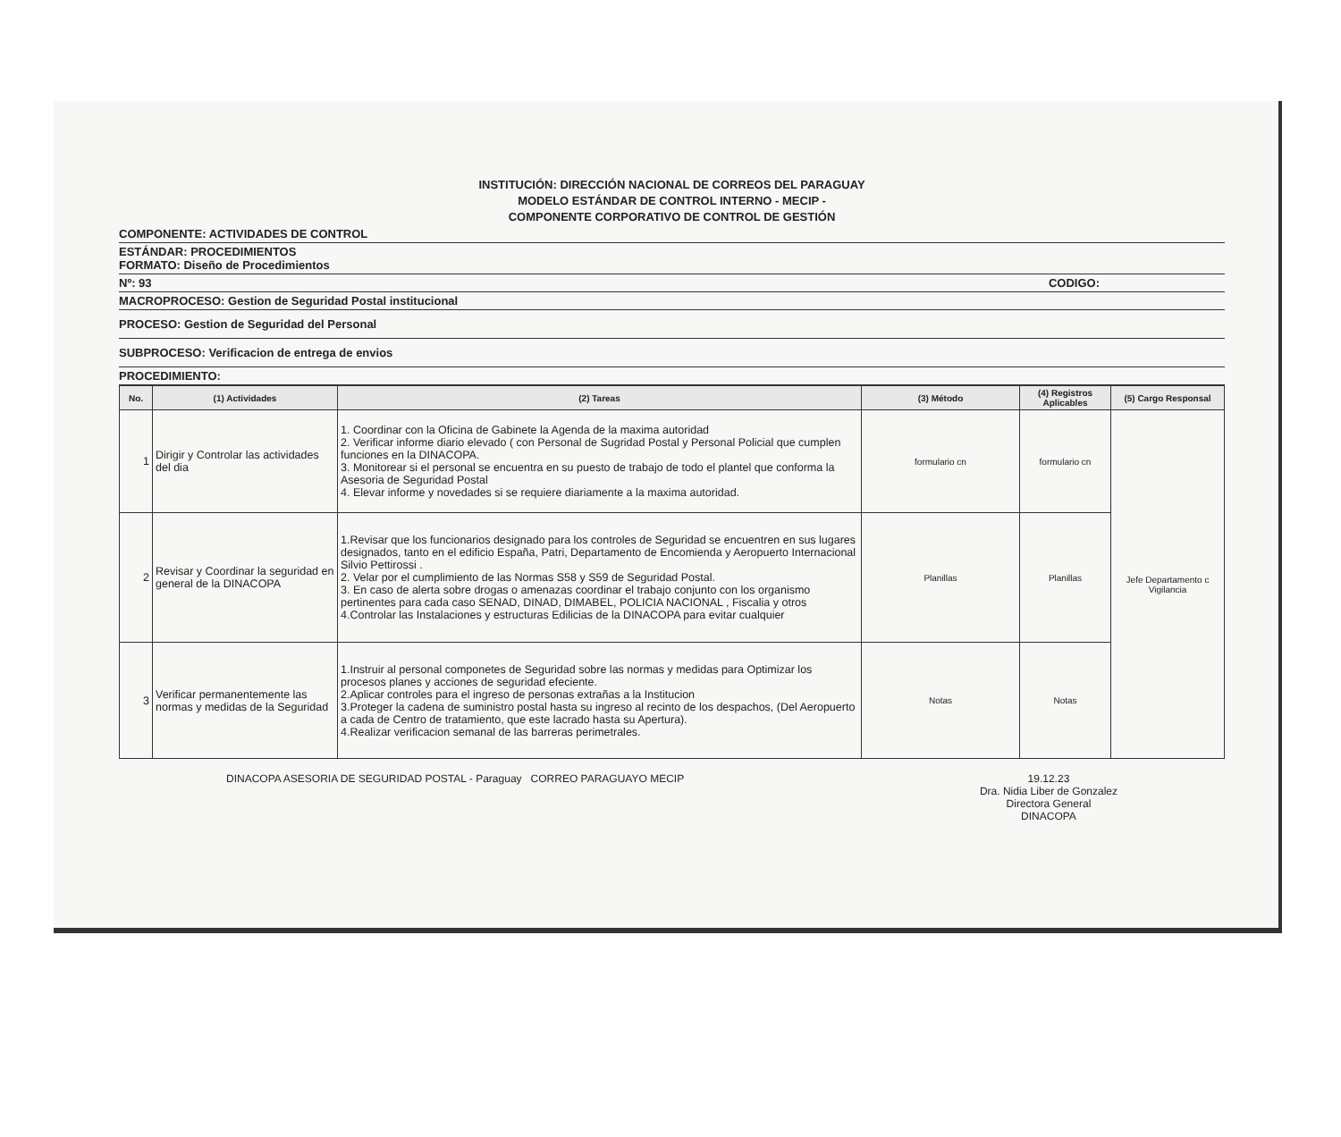INSTITUCIÓN: DIRECCIÓN NACIONAL DE CORREOS DEL PARAGUAY
MODELO ESTÁNDAR DE CONTROL INTERNO - MECIP -
COMPONENTE CORPORATIVO DE CONTROL DE GESTIÓN
COMPONENTE: ACTIVIDADES DE CONTROL
ESTÁNDAR: PROCEDIMIENTOS
FORMATO: Diseño de Procedimientos
Nº: 93 CODIGO:
MACROPROCESO: Gestion de Seguridad Postal institucional
PROCESO: Gestion de Seguridad del Personal
SUBPROCESO: Verificacion de entrega de envios
PROCEDIMIENTO:
| No. | (1) Actividades | (2) Tareas | (3) Método | (4) Registros Aplicables | (5) Cargo Responsal |
| --- | --- | --- | --- | --- | --- |
| 1 | Dirigir y Controlar las actividades del dia | 1. Coordinar con la Oficina de Gabinete la Agenda de la maxima autoridad 2. Verificar informe diario elevado ( con Personal de Sugridad Postal y Personal Policial que cumplen funciones en la DINACOPA. 3. Monitorear si el personal se encuentra en su puesto de trabajo de todo el plantel que conforma la Asesoria de Seguridad Postal 4. Elevar informe y novedades si se requiere diariamente a la maxima autoridad. | formulario cn | formulario cn | Jefe Departamento c Vigilancia |
| 2 | Revisar y Coordinar la seguridad en general de la DINACOPA | 1.Revisar que los funcionarios designado para los controles de Seguridad se encuentren en sus lugares designados, tanto en el edificio España, Patri, Departamento de Encomienda y Aeropuerto Internacional Silvio Pettirossi . 2. Velar por el cumplimiento de las Normas S58 y S59 de Seguridad Postal. 3. En caso de alerta sobre drogas o amenazas coordinar el trabajo conjunto con los organismo pertinentes para cada caso SENAD, DINAD, DIMABEL, POLICIA NACIONAL , Fiscalia y otros 4.Controlar las Instalaciones y estructuras Edilicias de la DINACOPA para evitar cualquier | Planillas | Planillas | |
| 3 | Verificar permanentemente las normas y medidas de la Seguridad | 1.Instruir al personal componetes de Seguridad sobre las normas y medidas para Optimizar los procesos planes y acciones de seguridad efeciente. 2.Aplicar controles para el ingreso de personas extrañas a la Institucion 3.Proteger la cadena de suministro postal hasta su ingreso al recinto de los despachos, (Del Aeropuerto a cada de Centro de tratamiento, que este lacrado hasta su Apertura). 4.Realizar verificacion semanal de las barreras perimetrales. | Notas | Notas | |
DINACOPA ASESORIA DE SEGURIDAD POSTAL - Paraguay CORREO PARAGUAYO MECIP 19.12.23
Dra. Nidia Liber de Gonzalez
Directora General
DINACOPA